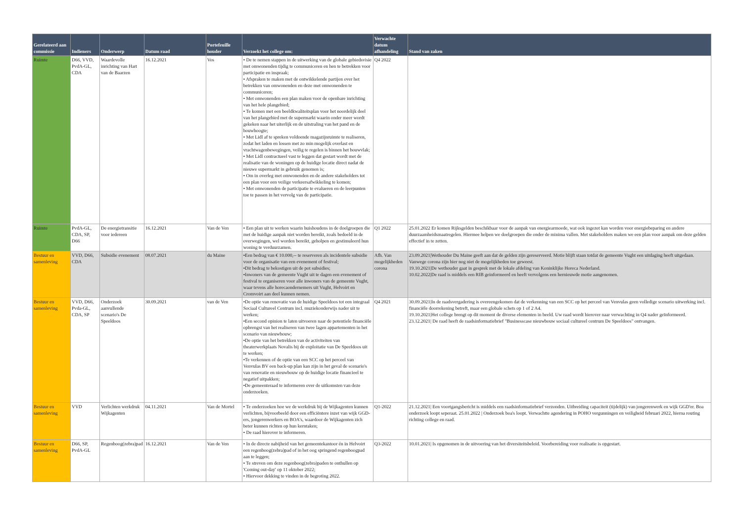| Gerelateerd aan commissie | Indieners | Onderwerp | Datum raad | Portefeuille houder | Verzoekt het college om: | Verwachte datum afhandeling | Stand van zaken |
| --- | --- | --- | --- | --- | --- | --- | --- |
| Ruimte | D66, VVD, PvdA-GL, CDA | Waardevolle inrichting van Hart van de Baarzen | 16.12.2021 | Vos | • De te nemen stappen in de uitwerking van de globale gebiedsvisie met omwonenden tijdig te communiceren en hen te betrekken voor participatie en inspraak; • Afspraken te maken met de ontwikkelende partijen over het betrekken van omwonenden en deze met omwonenden te communiceren; • Met omwonenden een plan maken voor de openbare inrichting van het hele plangebied; • Te komen met een beeldkwaliteitsplan voor het noordelijk deel van het plangebied met de supermarkt waarin onder meer wordt gekeken naar het uiterlijk en de uitstraling van het pand en de bouwhoogte; • Met Lidl af te spreken voldoende magazijnruimte te realiseren, zodat het laden en lossen met zo min mogelijk overlast en vrachtwagenbewegingen, veilig te regelen is binnen het bouwvlak; • Met Lidl contractueel vast te leggen dat gestart wordt met de realisatie van de woningen op de huidige locatie direct nadat de nieuwe supermarkt in gebruik genomen is; • Om in overleg met omwonenden en de andere stakeholders tot een plan voor een veilige verkeersafwikkeling te komen; • Met omwonenden de participatie te evalueren en de leerpunten toe te passen in het vervolg van de participatie. | Q4 2022 | |
| Ruimte | PvdA-GL, CDA, SP, D66 | De energietransitie voor iedereen | 16.12.2021 | Van de Ven | • Een plan uit te werken waarin huishoudens in de doelgroepen die met de huidige aanpak niet worden bereikt, zoals bedoeld in de overwegingen, wel worden bereikt, geholpen en gestimuleerd hun woning te verduurzamen. | Q1 2022 | 25.01.2022 Er komen Rijksgelden beschikbaar voor de aanpak van energiearmoede, wat ook ingezet kan worden voor energiebeparing en andere duurzaamheidsmaatregelen. Hiermee helpen we doelgroepen die onder de minima vallen. Met stakeholders maken we een plan voor aanpak om deze gelden effectief in te zetten. |
| Bestuur en samenleving | VVD, D66, CDA | Subsidie evenement | 08.07.2021 | du Maine | •Een bedrag van € 10.000,-- te reserveren als incidentele subsidie voor de organisatie van een evenement of festival; •Dit bedrag te bekostigen uit de pot subsidies; •Inwoners van de gemeente Vught uit te dagen een evenement of festival te organiseren voor alle inwoners van de gemeente Vught, waar tevens alle horecaondernemers uit Vught, Helvoirt en Cromvoirt aan deel kunnen nemen. | Afh. Van mogelijkheden corona | 23.09.2021/Wethouder Du Maine geeft aan dat de gelden zijn gereserveerd. Motie blijft staan totdat de gemeente Vught een uitdaging heeft uitgedaan. Vanwege corona zijn hier nog niet de mogelijkheden toe geweest. 19.10.2021/De wethouder gaat in gesprek met de lokale afdeling van Koninklijke Horeca Nederland. 10.02.2022/De raad is middels een RIB geinformeerd en heeft vervolgens een hernieuwde motie aangenomen. |
| Bestuur en samenleving | VVD, D66, Pvda-GL, CDA, SP | Onderzoek aanvullende scenario's De Speeldoos | 30.09.2021 | van de Ven | •De optie van renovatie van de huidige Speeldoos tot een integraal Sociaal Cultureel Centrum incl. muziekonderwijs nader uit te werken; •Een second opinion te laten uitvoeren naar de potentiele financiële opbrengst van het realiseren van twee lagen appartementen in het scenario van nieuwbouw; •De optie van het betrekken van de activiteiten van theaterwerkplaats Novalis bij de exploitatie van De Speeldoos uit te werken; •Te verkennen of de optie van een SCC op het perceel van Venvulas BV een back-up plan kan zijn in het geval de scenario's van renovatie en nieuwbouw op de huidige locatie financieel te negatief uitpakken; •De gemeenteraad te informeren over de uitkomsten van deze onderzoeken. | Q4 2021 | 30.09.2021/In de raadsvergadering is overeengekomen dat de verkenning van een SCC op het perceel van Venvulas geen volledige scenario uitwerking incl. financiële doorrekening betreft, maar een globale schets op 1 of 2 A4. 19.10.2021/Het college brengt op dit moment de diverse elementen in beeld. Uw raad wordt hierover naar verwachting in Q4 nader geïnformeerd. 23.12.2021/ De raad heeft de raadsinformatiebrief "Businesscase nieuwbouw sociaal cultureel centrum De Speeldoos" ontvangen. |
| Bestuur en samenleving | VVD | Verlichten werkdruk Wijkagenten | 04.11.2021 | Van de Mortel | • Te onderzoeken hoe we de werkdruk bij de Wijkagenten kunnen verlichten, bijvoorbeeld door een efficiëntere inzet van wijk GGD-ers, jongerenwerkers en BOA's, waardoor de Wijkagenten zich beter kunnen richten op hun kerntaken; • De raad hierover te informeren. | Q1-2022 | 21.12.2021/ Een voortgangsbericht is middels een raadsinformatiebrief verzonden. Uitbreiding capaciteit (tijdelijk) van jongerenwerk en wijk GGD'er. Boa onderzoek loopt seperaat. 25.01.2022 / Onderzoek boa's loopt. Verwachtte agendering in POHO vergunningen en veiligheid februari 2022, hierna routing richting college en raad. |
| Bestuur en samenleving | D66, SP, PvdA-GL | Regenboog(zebra)pad | 16.12.2021 | Van de Ven | • In de directe nabijheid van het gemeentekantoor én in Helvoirt een regenboog(zebra)pad of in het oog springend regenboogpad aan te leggen; • Te streven om deze regenboog(zebra)paden te onthullen op 'Coming out-day' op 11 oktober 2022; • Hiervoor dekking te vinden in de begroting 2022. | Q3-2022 | 10.01.2021/ Is opgenomen in de uitvoering van het diversiteitsbeleid. Voorbereiding voor realisatie is opgestart. |